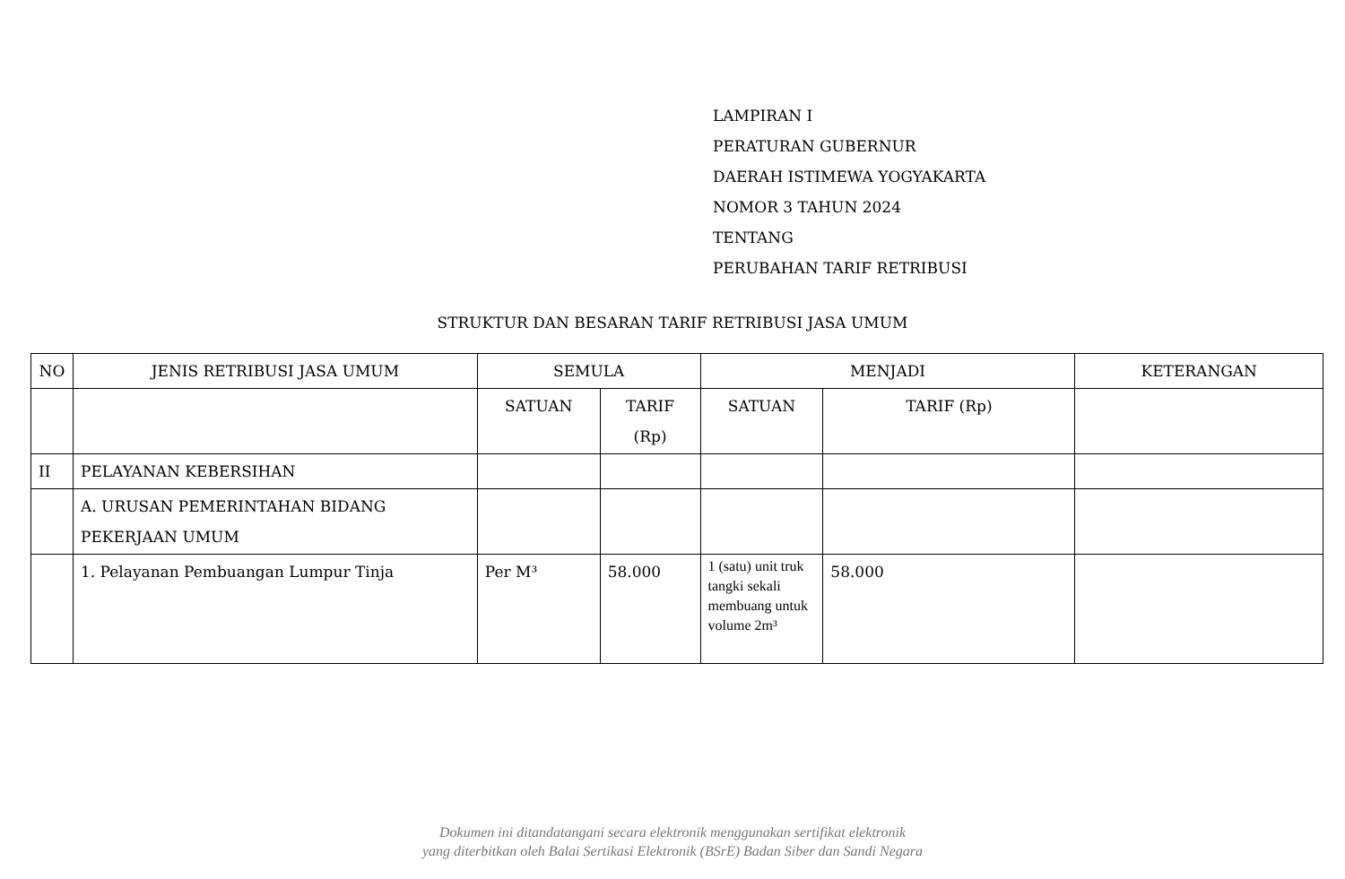LAMPIRAN I
PERATURAN GUBERNUR
DAERAH ISTIMEWA YOGYAKARTA
NOMOR 3 TAHUN 2024
TENTANG
PERUBAHAN TARIF RETRIBUSI
STRUKTUR DAN BESARAN TARIF RETRIBUSI JASA UMUM
| NO | JENIS RETRIBUSI JASA UMUM | SEMULA | | MENJADI | | KETERANGAN |
| --- | --- | --- | --- | --- | --- | --- |
| | | SATUAN | TARIF (Rp) | SATUAN | TARIF (Rp) | |
| II | PELAYANAN KEBERSIHAN | | | | | |
| | A. URUSAN PEMERINTAHAN BIDANG PEKERJAAN UMUM | | | | | |
| | 1. Pelayanan Pembuangan Lumpur Tinja | Per M³ | 58.000 | 1 (satu) unit truk tangki sekali membuang untuk volume 2m³ | 58.000 | |
Dokumen ini ditandatangani secara elektronik menggunakan sertifikat elektronik
yang diterbitkan oleh Balai Sertikasi Elektronik (BSrE) Badan Siber dan Sandi Negara